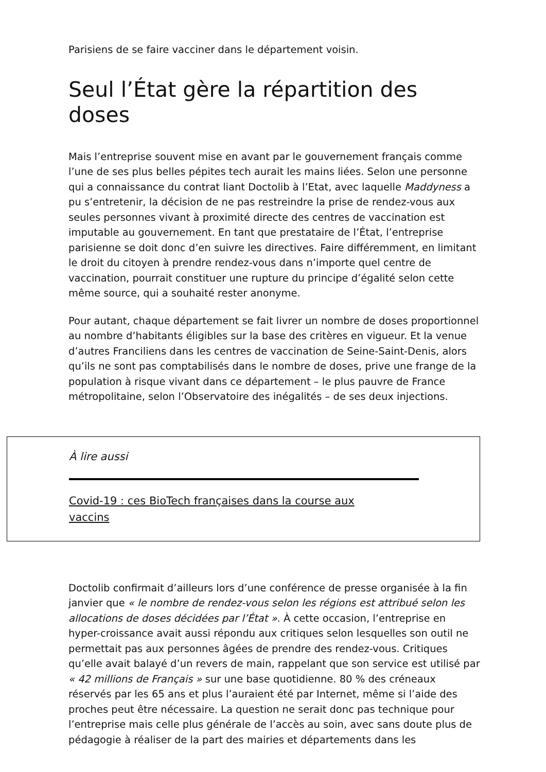Parisiens de se faire vacciner dans le département voisin.
Seul l’État gère la répartition des doses
Mais l’entreprise souvent mise en avant par le gouvernement français comme l’une de ses plus belles pépites tech aurait les mains liées. Selon une personne qui a connaissance du contrat liant Doctolib à l’Etat, avec laquelle Maddyness a pu s’entretenir, la décision de ne pas restreindre la prise de rendez-vous aux seules personnes vivant à proximité directe des centres de vaccination est imputable au gouvernement. En tant que prestataire de l’État, l’entreprise parisienne se doit donc d’en suivre les directives. Faire différemment, en limitant le droit du citoyen à prendre rendez-vous dans n’importe quel centre de vaccination, pourrait constituer une rupture du principe d’égalité selon cette même source, qui a souhaité rester anonyme.
Pour autant, chaque département se fait livrer un nombre de doses proportionnel au nombre d’habitants éligibles sur la base des critères en vigueur. Et la venue d’autres Franciliens dans les centres de vaccination de Seine-Saint-Denis, alors qu’ils ne sont pas comptabilisés dans le nombre de doses, prive une frange de la population à risque vivant dans ce département – le plus pauvre de France métropolitaine, selon l’Observatoire des inégalités – de ses deux injections.
À lire aussi
Covid-19 : ces BioTech françaises dans la course aux vaccins
Doctolib confirmait d’ailleurs lors d’une conférence de presse organisée à la fin janvier que « le nombre de rendez-vous selon les régions est attribué selon les allocations de doses décidées par l’État ». À cette occasion, l’entreprise en hyper-croissance avait aussi répondu aux critiques selon lesquelles son outil ne permettait pas aux personnes âgées de prendre des rendez-vous. Critiques qu’elle avait balayé d’un revers de main, rappelant que son service est utilisé par « 42 millions de Français » sur une base quotidienne. 80 % des créneaux réservés par les 65 ans et plus l’auraient été par Internet, même si l’aide des proches peut être nécessaire. La question ne serait donc pas technique pour l’entreprise mais celle plus générale de l’accès au soin, avec sans doute plus de pédagogie à réaliser de la part des mairies et départements dans les